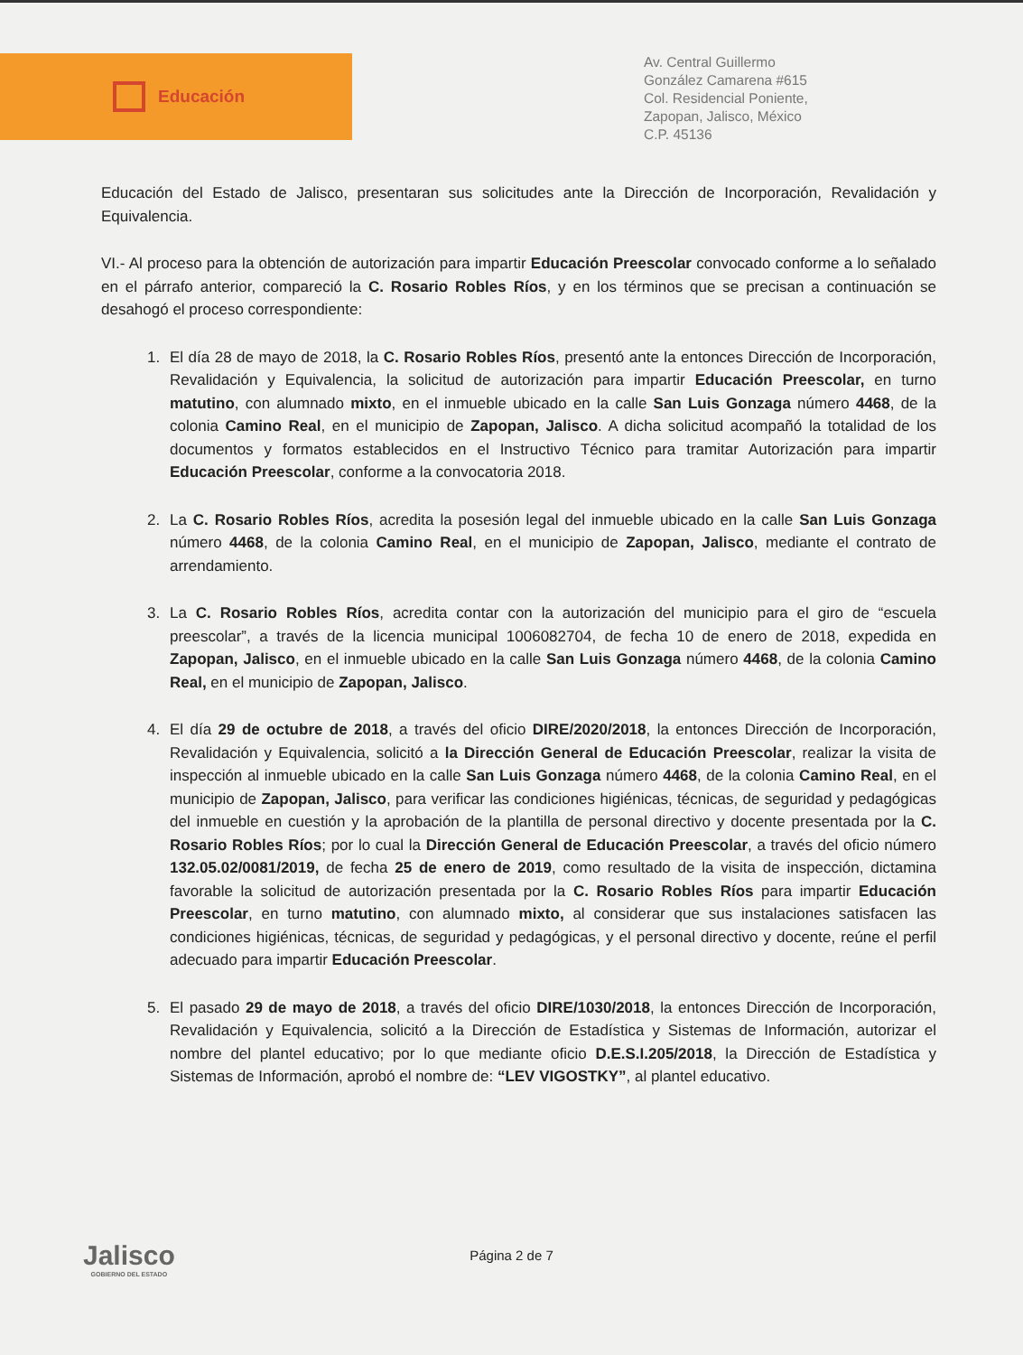Educación
Av. Central Guillermo
González Camarena #615
Col. Residencial Poniente,
Zapopan, Jalisco, México
C.P. 45136
Educación del Estado de Jalisco, presentaran sus solicitudes ante la Dirección de Incorporación, Revalidación y Equivalencia.
VI.- Al proceso para la obtención de autorización para impartir Educación Preescolar convocado conforme a lo señalado en el párrafo anterior, compareció la C. Rosario Robles Ríos, y en los términos que se precisan a continuación se desahogó el proceso correspondiente:
1. El día 28 de mayo de 2018, la C. Rosario Robles Ríos, presentó ante la entonces Dirección de Incorporación, Revalidación y Equivalencia, la solicitud de autorización para impartir Educación Preescolar, en turno matutino, con alumnado mixto, en el inmueble ubicado en la calle San Luis Gonzaga número 4468, de la colonia Camino Real, en el municipio de Zapopan, Jalisco. A dicha solicitud acompañó la totalidad de los documentos y formatos establecidos en el Instructivo Técnico para tramitar Autorización para impartir Educación Preescolar, conforme a la convocatoria 2018.
2. La C. Rosario Robles Ríos, acredita la posesión legal del inmueble ubicado en la calle San Luis Gonzaga número 4468, de la colonia Camino Real, en el municipio de Zapopan, Jalisco, mediante el contrato de arrendamiento.
3. La C. Rosario Robles Ríos, acredita contar con la autorización del municipio para el giro de “escuela preescolar”, a través de la licencia municipal 1006082704, de fecha 10 de enero de 2018, expedida en Zapopan, Jalisco, en el inmueble ubicado en la calle San Luis Gonzaga número 4468, de la colonia Camino Real, en el municipio de Zapopan, Jalisco.
4. El día 29 de octubre de 2018, a través del oficio DIRE/2020/2018, la entonces Dirección de Incorporación, Revalidación y Equivalencia, solicitó a la Dirección General de Educación Preescolar, realizar la visita de inspección al inmueble ubicado en la calle San Luis Gonzaga número 4468, de la colonia Camino Real, en el municipio de Zapopan, Jalisco, para verificar las condiciones higiénicas, técnicas, de seguridad y pedagógicas del inmueble en cuestión y la aprobación de la plantilla de personal directivo y docente presentada por la C. Rosario Robles Ríos; por lo cual la Dirección General de Educación Preescolar, a través del oficio número 132.05.02/0081/2019, de fecha 25 de enero de 2019, como resultado de la visita de inspección, dictamina favorable la solicitud de autorización presentada por la C. Rosario Robles Ríos para impartir Educación Preescolar, en turno matutino, con alumnado mixto, al considerar que sus instalaciones satisfacen las condiciones higiénicas, técnicas, de seguridad y pedagógicas, y el personal directivo y docente, reúne el perfil adecuado para impartir Educación Preescolar.
5. El pasado 29 de mayo de 2018, a través del oficio DIRE/1030/2018, la entonces Dirección de Incorporación, Revalidación y Equivalencia, solicitó a la Dirección de Estadística y Sistemas de Información, autorizar el nombre del plantel educativo; por lo que mediante oficio D.E.S.I.205/2018, la Dirección de Estadística y Sistemas de Información, aprobó el nombre de: “LEV VIGOSTKY”, al plantel educativo.
Jalisco
GOBIERNO DEL ESTADO
Página 2 de 7